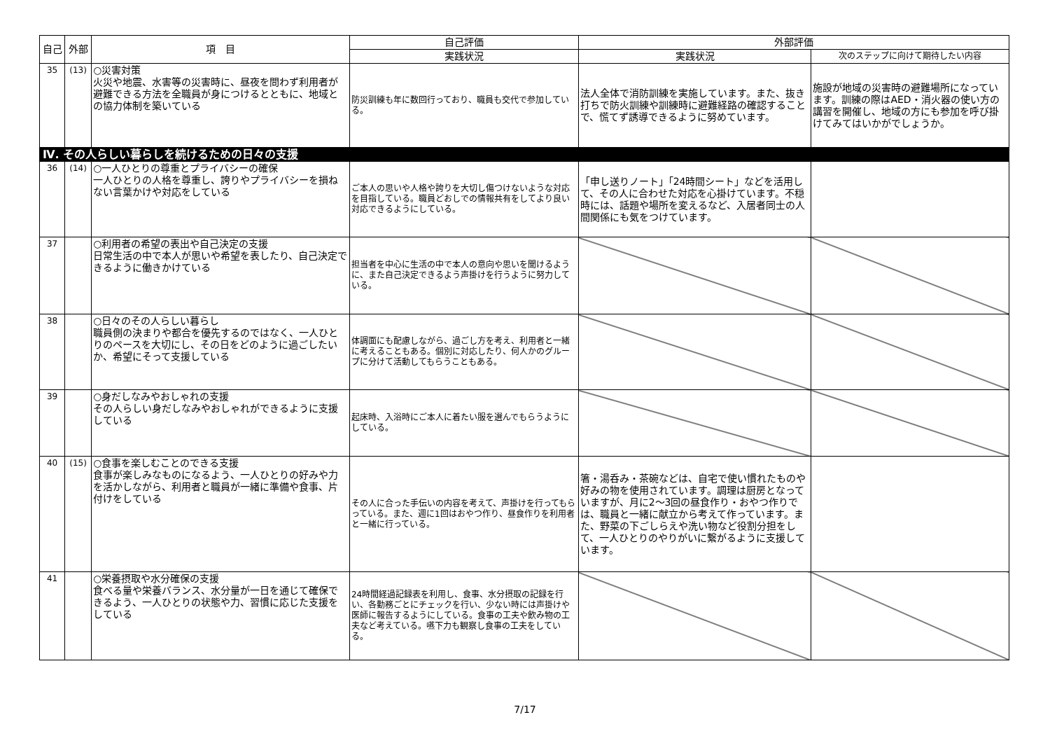| 自己 | 外部 | 項 目 | 自己評価 | 外部評価 | |
| --- | --- | --- | --- | --- | --- |
| | | | 実践状況 | 実践状況 | 次のステップに向けて期待したい内容 |
| 35 | (13) | ○災害対策 火災や地震、水害等の災害時に、昼夜を問わず利用者が避難できる方法を全職員が身につけるとともに、地域との協力体制を築いている | 防災訓練も年に数回行っており、職員も交代で参加している。 | 法人全体で消防訓練を実施しています。また、抜き打ちで防火訓練や訓練時に避難経路の確認することで、慌てず誘導できるように努めています。 | 施設が地域の災害時の避難場所になっています。訓練の際はAED・消火器の使い方の講習を開催し、地域の方にも参加を呼び掛けてみてはいかがでしょうか。 |
| Ⅳ. その人らしい暮らしを続けるための日々の支援 | | | | | |
| 36 | (14) | ○一人ひとりの尊重とプライバシーの確保 一人ひとりの人格を尊重し、誇りやプライバシーを損ねない言葉かけや対応をしている | ご本人の思いや人格や誇りを大切し傷つけないような対応を目指している。職員どおしでの情報共有をしてより良い対応できるようにしている。 | 「申し送りノート」「24時間シート」などを活用して、その人に合わせた対応を心掛けています。不穏時には、話題や場所を変えるなど、入居者同士の人間関係にも気をつけています。 | |
| 37 | | ○利用者の希望の表出や自己決定の支援 日常生活の中で本人が思いや希望を表したり、自己決定できるように働きかけている | 担当者を中心に生活の中で本人の意向や思いを聞けるように、また自己決定できるよう声掛けを行うように努力している。 | | |
| 38 | | ○日々のその人らしい暮らし 職員側の決まりや都合を優先するのではなく、一人ひとりのペースを大切にし、その日をどのように過ごしたいか、希望にそって支援している | 体調面にも配慮しながら、過ごし方を考え、利用者と一緒に考えることもある。個別に対応したり、何人かのグループに分けて活動してもらうこともある。 | | |
| 39 | | ○身だしなみやおしゃれの支援 その人らしい身だしなみやおしゃれができるように支援している | 起床時、入浴時にご本人に着たい服を選んでもらうようにしている。 | | |
| 40 | (15) | ○食事を楽しむことのできる支援 食事が楽しみなものになるよう、一人ひとりの好みや力を活かしながら、利用者と職員が一緒に準備や食事、片付けをしている | その人に合った手伝いの内容を考えて、声掛けを行ってもらっている。また、週に1回はおやつ作り、昼食作りを利用者と一緒に行っている。 | 箸・湯呑み・茶碗などは、自宅で使い慣れたものや好みの物を使用されています。調理は厨房となっていますが、月に2～3回の昼食作り・おやつ作りでは、職員と一緒に献立から考えて作っています。また、野菜の下ごしらえや洗い物など役割分担をして、一人ひとりのやりがいに繋がるように支援しています。 | |
| 41 | | ○栄養摂取や水分確保の支援 食べる量や栄養バランス、水分量が一日を通じて確保できるよう、一人ひとりの状態や力、習慣に応じた支援をしている | 24時間経過記録表を利用し、食事、水分摂取の記録を行い、各勤務ごとにチェックを行い、少ない時には声掛けや医師に報告するようにしている。食事の工夫や飲み物の工夫など考えている。嚥下力も観察し食事の工夫をしている。 | | |
7/17